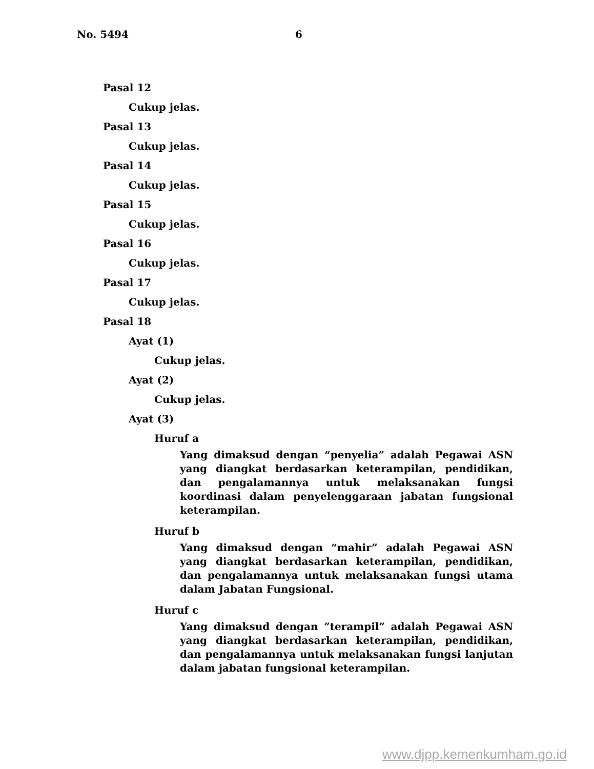No. 5494 6
Pasal 12
Cukup jelas.
Pasal 13
Cukup jelas.
Pasal 14
Cukup jelas.
Pasal 15
Cukup jelas.
Pasal 16
Cukup jelas.
Pasal 17
Cukup jelas.
Pasal 18
Ayat (1)
Cukup jelas.
Ayat (2)
Cukup jelas.
Ayat (3)
Huruf a
Yang dimaksud dengan “penyelia” adalah Pegawai ASN yang diangkat berdasarkan keterampilan, pendidikan, dan pengalamannya untuk melaksanakan fungsi koordinasi dalam penyelenggaraan jabatan fungsional keterampilan.
Huruf b
Yang dimaksud dengan “mahir” adalah Pegawai ASN yang diangkat berdasarkan keterampilan, pendidikan, dan pengalamannya untuk melaksanakan fungsi utama dalam Jabatan Fungsional.
Huruf c
Yang dimaksud dengan ”terampil” adalah Pegawai ASN yang diangkat berdasarkan keterampilan, pendidikan, dan pengalamannya untuk melaksanakan fungsi lanjutan dalam jabatan fungsional keterampilan.
www.djpp.kemenkumham.go.id